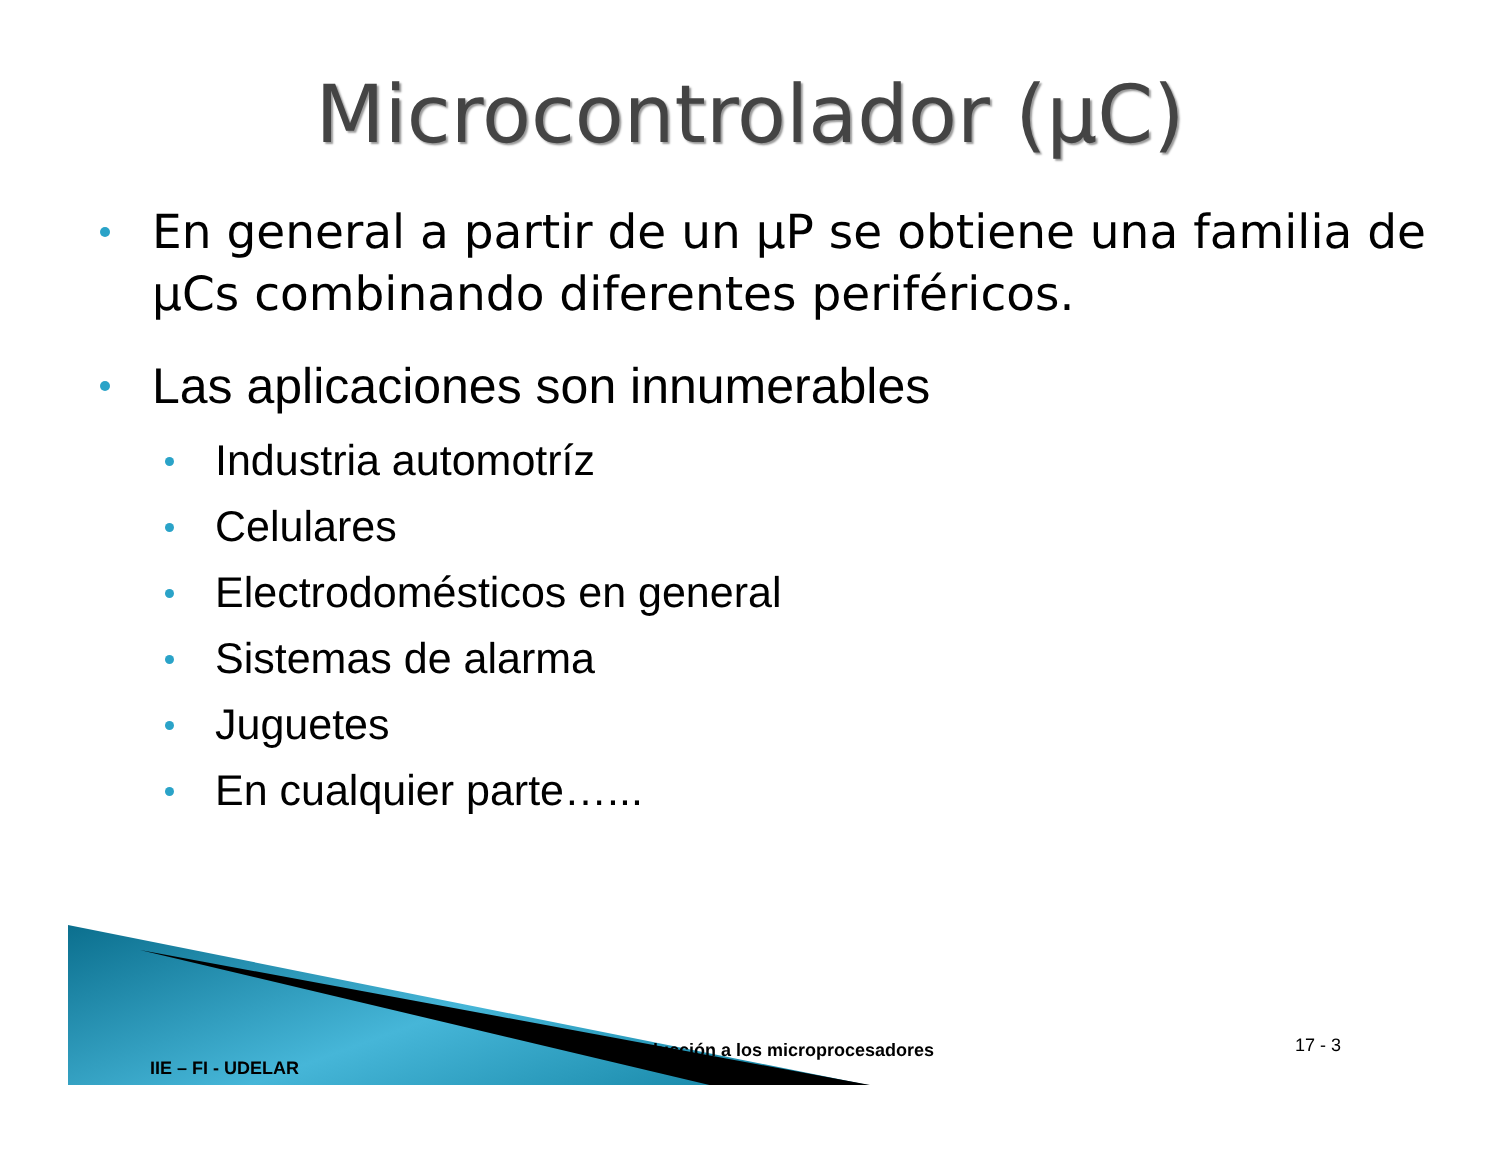Microcontrolador (µC)
En general a partir de un µP se obtiene una familia de µCs combinando diferentes periféricos.
Las aplicaciones son innumerables
Industria automotríz
Celulares
Electrodomésticos en general
Sistemas de alarma
Juguetes
En cualquier parte…...
IIE – FI - UDELAR
Introducción a los microprocesadores
17 - 3